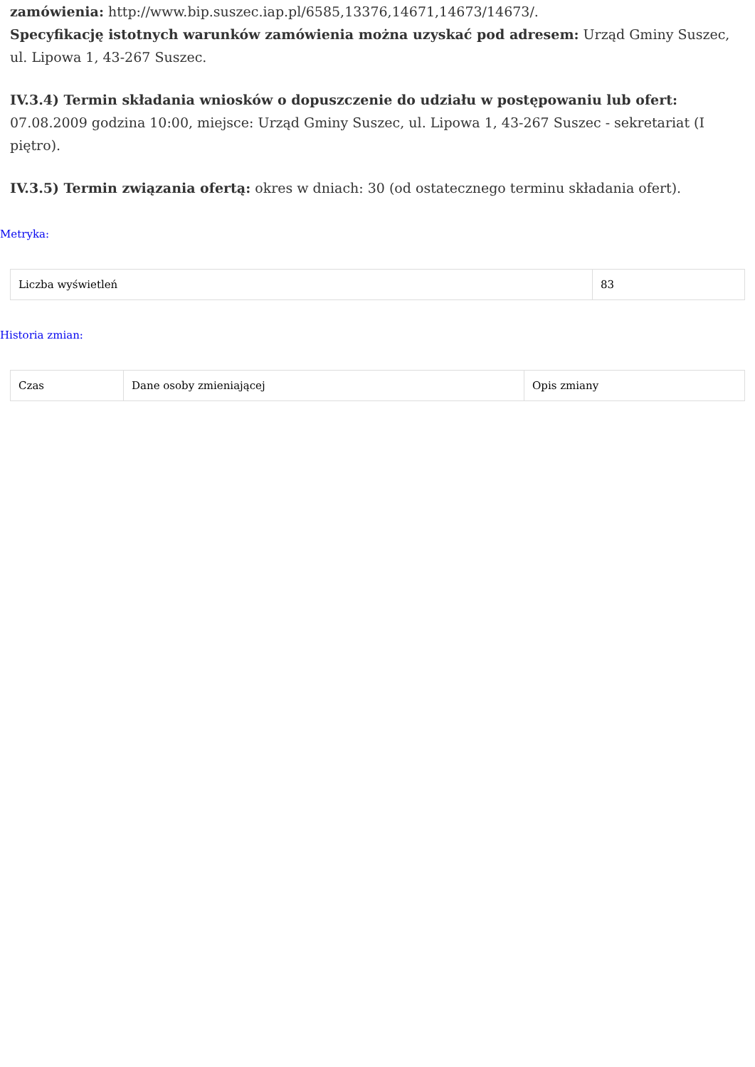zamówienia: http://www.bip.suszec.iap.pl/6585,13376,14671,14673/14673/.
Specyfikację istotnych warunków zamówienia można uzyskać pod adresem: Urząd Gminy Suszec, ul. Lipowa 1, 43-267 Suszec.
IV.3.4) Termin składania wniosków o dopuszczenie do udziału w postępowaniu lub ofert: 07.08.2009 godzina 10:00, miejsce: Urząd Gminy Suszec, ul. Lipowa 1, 43-267 Suszec - sekretariat (I piętro).
IV.3.5) Termin związania ofertą: okres w dniach: 30 (od ostatecznego terminu składania ofert).
Metryka:
| Liczba wyświetleń | 83 |
Historia zmian:
| Czas | Dane osoby zmieniającej | Opis zmiany |